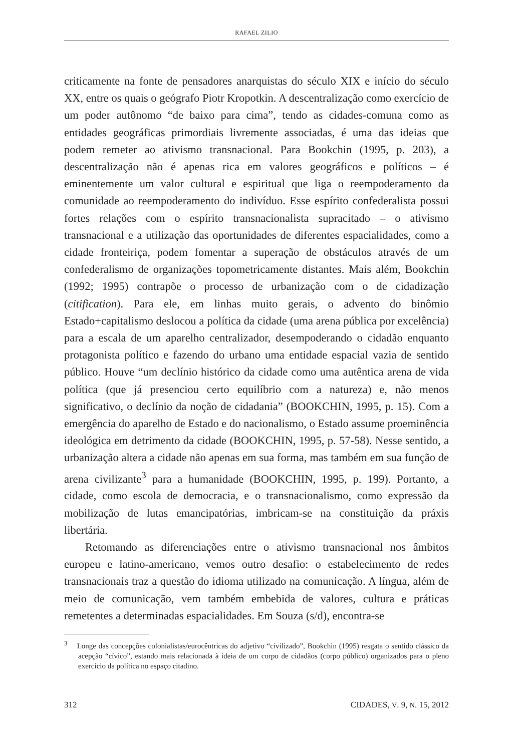RAFAEL ZILIO
criticamente na fonte de pensadores anarquistas do século XIX e início do século XX, entre os quais o geógrafo Piotr Kropotkin. A descentralização como exercício de um poder autônomo “de baixo para cima”, tendo as cidades-comuna como as entidades geográficas primordiais livremente associadas, é uma das ideias que podem remeter ao ativismo transnacional. Para Bookchin (1995, p. 203), a descentralização não é apenas rica em valores geográficos e políticos – é eminentemente um valor cultural e espiritual que liga o reempoderamento da comunidade ao reempoderamento do indivíduo. Esse espírito confederalista possui fortes relações com o espírito transnacionalista supracitado – o ativismo transnacional e a utilização das oportunidades de diferentes espacialidades, como a cidade fronteiriça, podem fomentar a superação de obstáculos através de um confederalismo de organizações topometricamente distantes. Mais além, Bookchin (1992; 1995) contrapõe o processo de urbanização com o de cidadização (citification). Para ele, em linhas muito gerais, o advento do binômio Estado+capitalismo deslocou a política da cidade (uma arena pública por excelência) para a escala de um aparelho centralizador, desempoderando o cidadão enquanto protagonista político e fazendo do urbano uma entidade espacial vazia de sentido público. Houve “um declínio histórico da cidade como uma autêntica arena de vida política (que já presenciou certo equilíbrio com a natureza) e, não menos significativo, o declínio da noção de cidadania” (BOOKCHIN, 1995, p. 15). Com a emergência do aparelho de Estado e do nacionalismo, o Estado assume proeminência ideológica em detrimento da cidade (BOOKCHIN, 1995, p. 57-58). Nesse sentido, a urbanização altera a cidade não apenas em sua forma, mas também em sua função de arena civilizante<sup>3</sup> para a humanidade (BOOKCHIN, 1995, p. 199). Portanto, a cidade, como escola de democracia, e o transnacionalismo, como expressão da mobilização de lutas emancipatórias, imbricam-se na constituição da práxis libertária.
Retomando as diferenciações entre o ativismo transnacional nos âmbitos europeu e latino-americano, vemos outro desafio: o estabelecimento de redes transnacionais traz a questão do idioma utilizado na comunicação. A língua, além de meio de comunicação, vem também embebida de valores, cultura e práticas remetentes a determinadas espacialidades. Em Souza (s/d), encontra-se
<sup>3</sup> Longe das concepções colonialistas/eurocêntricas do adjetivo “civilizado”, Bookchin (1995) resgata o sentido clássico da acepção “cívico”, estando mais relacionada à ideia de um corpo de cidadãos (corpo público) organizados para o pleno exercício da política no espaço citadino.
312 CIDADES, V. 9, N. 15, 2012